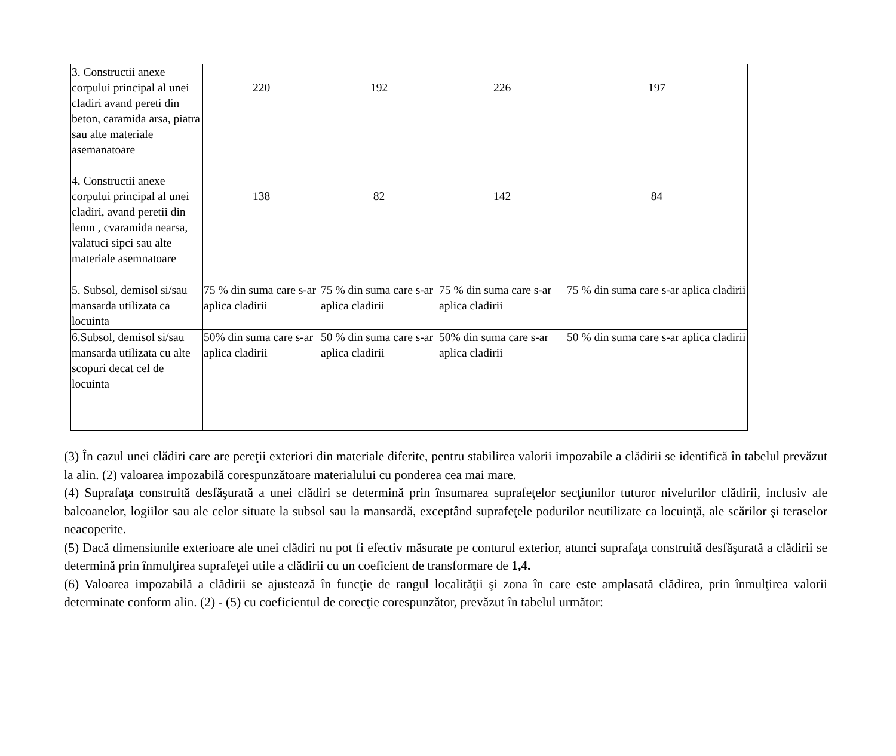| 3. Constructii anexe corpului principal al unei cladiri avand pereti din beton, caramida arsa, piatra sau alte materiale asemanatoare | 220 | 192 | 226 | 197 |
| 4. Constructii anexe corpului principal al unei cladiri, avand peretii din lemn , cvaramida nearsa, valatuci sipci sau alte materiale asemnatoare | 138 | 82 | 142 | 84 |
| 5. Subsol, demisol si/sau mansarda utilizata ca locuinta | 75 % din suma care s-ar aplica cladirii | 75 % din suma care s-ar aplica cladirii | 75 % din suma care s-ar aplica cladirii | 75 % din suma care s-ar aplica cladirii |
| 6.Subsol, demisol si/sau mansarda utilizata cu alte scopuri decat cel de locuinta | 50% din suma care s-ar aplica cladirii | 50 % din suma care s-ar aplica cladirii | 50% din suma care s-ar aplica cladirii | 50 % din suma care s-ar aplica cladirii |
(3) În cazul unei clădiri care are pereţii exteriori din materiale diferite, pentru stabilirea valorii impozabile a clădirii se identifică în tabelul prevăzut la alin. (2) valoarea impozabilă corespunzătoare materialului cu ponderea cea mai mare.
(4) Suprafaţa construită desfăşurată a unei clădiri se determină prin însumarea suprafeţelor secţiunilor tuturor nivelurilor clădirii, inclusiv ale balcoanelor, logiilor sau ale celor situate la subsol sau la mansardă, exceptând suprafeţele podurilor neutilizate ca locuinţă, ale scărilor şi teraselor neacoperite.
(5) Dacă dimensiunile exterioare ale unei clădiri nu pot fi efectiv măsurate pe conturul exterior, atunci suprafaţa construită desfăşurată a clădirii se determină prin înmulţirea suprafeţei utile a clădirii cu un coeficient de transformare de 1,4.
(6) Valoarea impozabilă a clădirii se ajustează în funcţie de rangul localităţii şi zona în care este amplasată clădirea, prin înmulţirea valorii determinate conform alin. (2) - (5) cu coeficientul de corecţie corespunzător, prevăzut în tabelul următor: